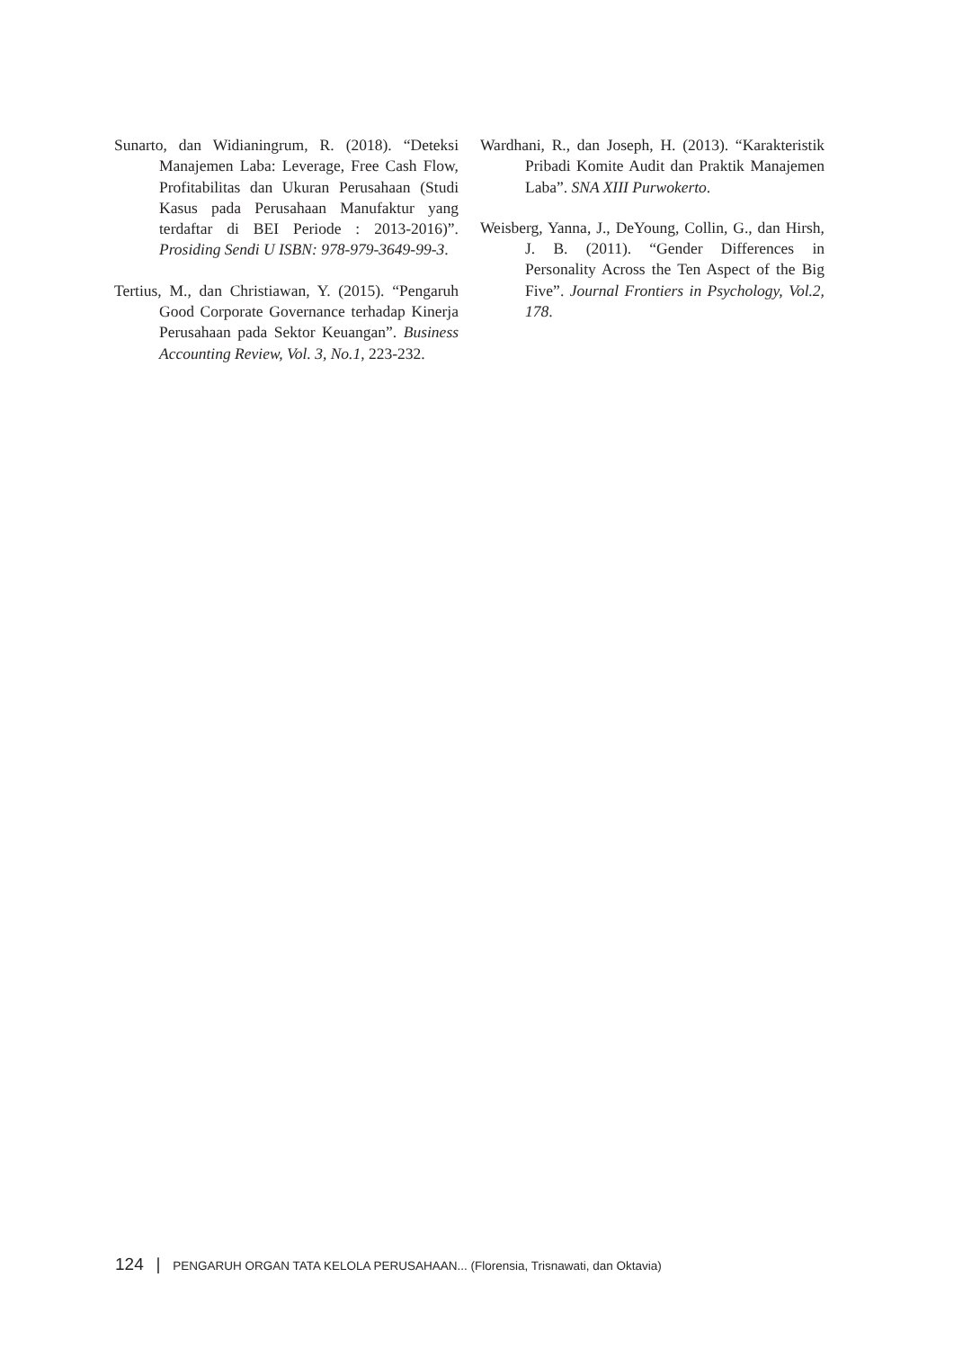Sunarto, dan Widianingrum, R. (2018). “Deteksi Manajemen Laba: Leverage, Free Cash Flow, Profitabilitas dan Ukuran Perusahaan (Studi Kasus pada Perusahaan Manufaktur yang terdaftar di BEI Periode : 2013-2016)”. Prosiding Sendi U ISBN: 978-979-3649-99-3.
Tertius, M., dan Christiawan, Y. (2015). “Pengaruh Good Corporate Governance terhadap Kinerja Perusahaan pada Sektor Keuangan”. Business Accounting Review, Vol. 3, No.1, 223-232.
Wardhani, R., dan Joseph, H. (2013). “Karakteristik Pribadi Komite Audit dan Praktik Manajemen Laba”. SNA XIII Purwokerto.
Weisberg, Yanna, J., DeYoung, Collin, G., dan Hirsh, J. B. (2011). “Gender Differences in Personality Across the Ten Aspect of the Big Five”. Journal Frontiers in Psychology, Vol.2, 178.
124 | PENGARUH ORGAN TATA KELOLA PERUSAHAAN... (Florensia, Trisnawati, dan Oktavia)